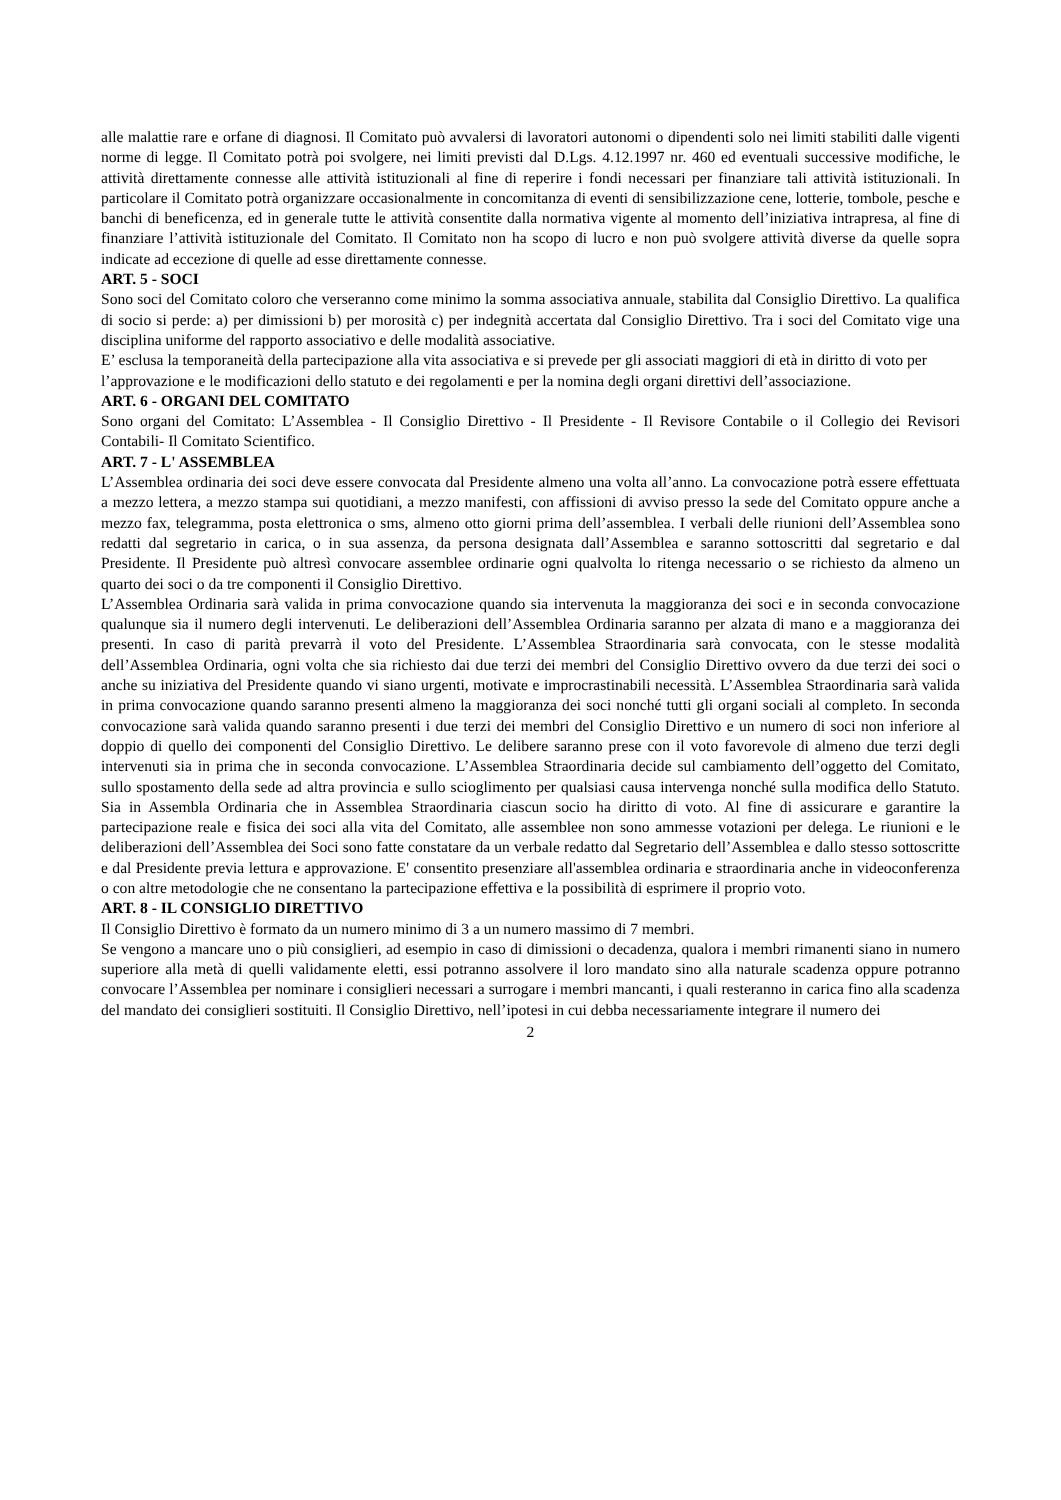alle malattie rare e orfane di diagnosi. Il Comitato può avvalersi di lavoratori autonomi o dipendenti solo nei limiti stabiliti dalle vigenti norme di legge. Il Comitato potrà poi svolgere, nei limiti previsti dal D.Lgs. 4.12.1997 nr. 460 ed eventuali successive modifiche, le attività direttamente connesse alle attività istituzionali al fine di reperire i fondi necessari per finanziare tali attività istituzionali. In particolare il Comitato potrà organizzare occasionalmente in concomitanza di eventi di sensibilizzazione cene, lotterie, tombole, pesche e banchi di beneficenza, ed in generale tutte le attività consentite dalla normativa vigente al momento dell’iniziativa intrapresa, al fine di finanziare l’attività istituzionale del Comitato. Il Comitato non ha scopo di lucro e non può svolgere attività diverse da quelle sopra indicate ad eccezione di quelle ad esse direttamente connesse.
ART. 5 - SOCI
Sono soci del Comitato coloro che verseranno come minimo la somma associativa annuale, stabilita dal Consiglio Direttivo. La qualifica di socio si perde: a) per dimissioni b) per morosità c) per indegnità accertata dal Consiglio Direttivo. Tra i soci del Comitato vige una disciplina uniforme del rapporto associativo e delle modalità associative.
E’ esclusa la temporaneità della partecipazione alla vita associativa e si prevede per gli associati maggiori di età in diritto di voto per l’approvazione e le modificazioni dello statuto e dei regolamenti e per la nomina degli organi direttivi dell’associazione.
ART. 6 - ORGANI DEL COMITATO
Sono organi del Comitato: L’Assemblea - Il Consiglio Direttivo - Il Presidente - Il Revisore Contabile o il Collegio dei Revisori Contabili- Il Comitato Scientifico.
ART. 7 - L' ASSEMBLEA
L’Assemblea ordinaria dei soci deve essere convocata dal Presidente almeno una volta all’anno. La convocazione potrà essere effettuata a mezzo lettera, a mezzo stampa sui quotidiani, a mezzo manifesti, con affissioni di avviso presso la sede del Comitato oppure anche a mezzo fax, telegramma, posta elettronica o sms, almeno otto giorni prima dell’assemblea. I verbali delle riunioni dell’Assemblea sono redatti dal segretario in carica, o in sua assenza, da persona designata dall’Assemblea e saranno sottoscritti dal segretario e dal Presidente. Il Presidente può altresì convocare assemblee ordinarie ogni qualvolta lo ritenga necessario o se richiesto da almeno un quarto dei soci o da tre componenti il Consiglio Direttivo.
L’Assemblea Ordinaria sarà valida in prima convocazione quando sia intervenuta la maggioranza dei soci e in seconda convocazione qualunque sia il numero degli intervenuti. Le deliberazioni dell’Assemblea Ordinaria saranno per alzata di mano e a maggioranza dei presenti. In caso di parità prevarrà il voto del Presidente. L’Assemblea Straordinaria sarà convocata, con le stesse modalità dell’Assemblea Ordinaria, ogni volta che sia richiesto dai due terzi dei membri del Consiglio Direttivo ovvero da due terzi dei soci o anche su iniziativa del Presidente quando vi siano urgenti, motivate e improcrastinabili necessità. L’Assemblea Straordinaria sarà valida in prima convocazione quando saranno presenti almeno la maggioranza dei soci nonché tutti gli organi sociali al completo. In seconda convocazione sarà valida quando saranno presenti i due terzi dei membri del Consiglio Direttivo e un numero di soci non inferiore al doppio di quello dei componenti del Consiglio Direttivo. Le delibere saranno prese con il voto favorevole di almeno due terzi degli intervenuti sia in prima che in seconda convocazione. L’Assemblea Straordinaria decide sul cambiamento dell’oggetto del Comitato, sullo spostamento della sede ad altra provincia e sullo scioglimento per qualsiasi causa intervenga nonché sulla modifica dello Statuto. Sia in Assembla Ordinaria che in Assemblea Straordinaria ciascun socio ha diritto di voto. Al fine di assicurare e garantire la partecipazione reale e fisica dei soci alla vita del Comitato, alle assemblee non sono ammesse votazioni per delega. Le riunioni e le deliberazioni dell’Assemblea dei Soci sono fatte constatare da un verbale redatto dal Segretario dell’Assemblea e dallo stesso sottoscritte e dal Presidente previa lettura e approvazione. E' consentito presenziare all'assemblea ordinaria e straordinaria anche in videoconferenza o con altre metodologie che ne consentano la partecipazione effettiva e la possibilità di esprimere il proprio voto.
ART. 8 - IL CONSIGLIO DIRETTIVO
Il Consiglio Direttivo è formato da un numero minimo di 3 a un numero massimo di 7 membri.
Se vengono a mancare uno o più consiglieri, ad esempio in caso di dimissioni o decadenza, qualora i membri rimanenti siano in numero superiore alla metà di quelli validamente eletti, essi potranno assolvere il loro mandato sino alla naturale scadenza oppure potranno convocare l’Assemblea per nominare i consiglieri necessari a surrogare i membri mancanti, i quali resteranno in carica fino alla scadenza del mandato dei consiglieri sostituiti. Il Consiglio Direttivo, nell’ipotesi in cui debba necessariamente integrare il numero dei
2